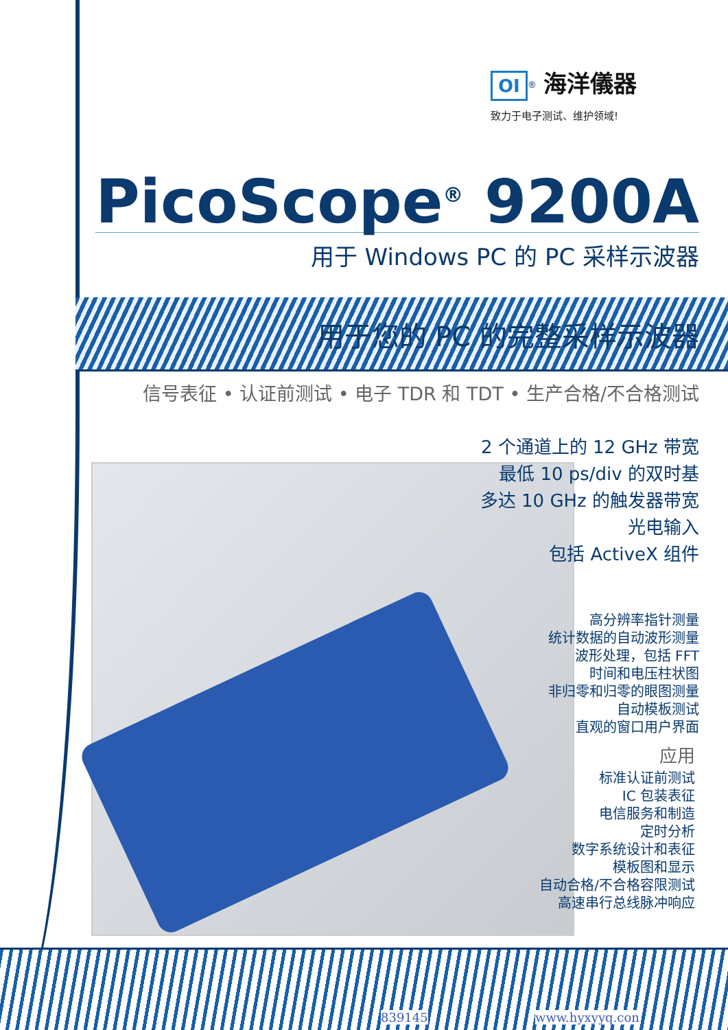OI<sup>®</sup> 海洋儀器
致力于电子测试、维护领域!
PicoScope<sup>®</sup> 9200A
用于 Windows PC 的 PC 采样示波器
用于您的 PC 的完整采样示波器
信号表征 • 认证前测试 • 电子 TDR 和 TDT • 生产合格/不合格测试
2 个通道上的 12 GHz 带宽
最低 10 ps/div 的双时基
多达 10 GHz 的触发器带宽
光电输入
包括 ActiveX 组件
高分辨率指针测量
统计数据的自动波形测量
波形处理，包括 FFT
时间和电压柱状图
非归零和归零的眼图测量
自动模板测试
直观的窗口用户界面
应用
标准认证前测试
IC 包装表征
电信服务和制造
定时分析
数字系统设计和表征
模板图和显示
自动合格/不合格容限测试
高速串行总线脉冲响应
839145 www.hyxyyq.con